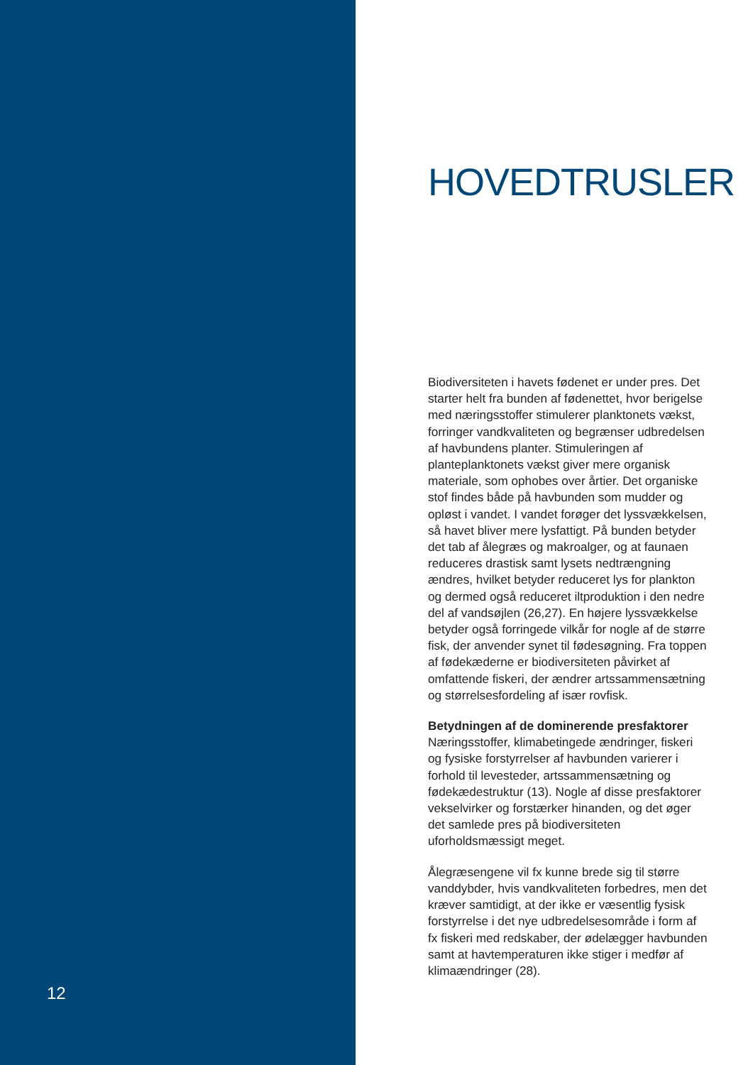12
HOVEDTRUSLER
Biodiversiteten i havets fødenet er under pres. Det starter helt fra bunden af fødenettet, hvor berigelse med næringsstoffer stimulerer planktonets vækst, forringer vandkvaliteten og begrænser udbredelsen af havbundens planter. Stimuleringen af planteplanktonets vækst giver mere organisk materiale, som ophobes over årtier. Det organiske stof findes både på havbunden som mudder og opløst i vandet. I vandet forøger det lyssvækkelsen, så havet bliver mere lysfattigt. På bunden betyder det tab af ålegræs og makroalger, og at faunaen reduceres drastisk samt lysets nedtrængning ændres, hvilket betyder reduceret lys for plankton og dermed også reduceret iltproduktion i den nedre del af vandsøjlen (26,27). En højere lyssvækkelse betyder også forringede vilkår for nogle af de større fisk, der anvender synet til fødesøgning. Fra toppen af fødekæderne er biodiversiteten påvirket af omfattende fiskeri, der ændrer artssammensætning og størrelsesfordeling af især rovfisk.
Betydningen af de dominerende presfaktorer
Næringsstoffer, klimabetingede ændringer, fiskeri og fysiske forstyrrelser af havbunden varierer i forhold til levesteder, artssammensætning og fødekædestruktur (13). Nogle af disse presfaktorer vekselvirker og forstærker hinanden, og det øger det samlede pres på biodiversiteten uforholdsmæssigt meget.
Ålegræsengene vil fx kunne brede sig til større vanddybder, hvis vandkvaliteten forbedres, men det kræver samtidigt, at der ikke er væsentlig fysisk forstyrrelse i det nye udbredelsesområde i form af fx fiskeri med redskaber, der ødelægger havbunden samt at havtemperaturen ikke stiger i medfør af klimaændringer (28).